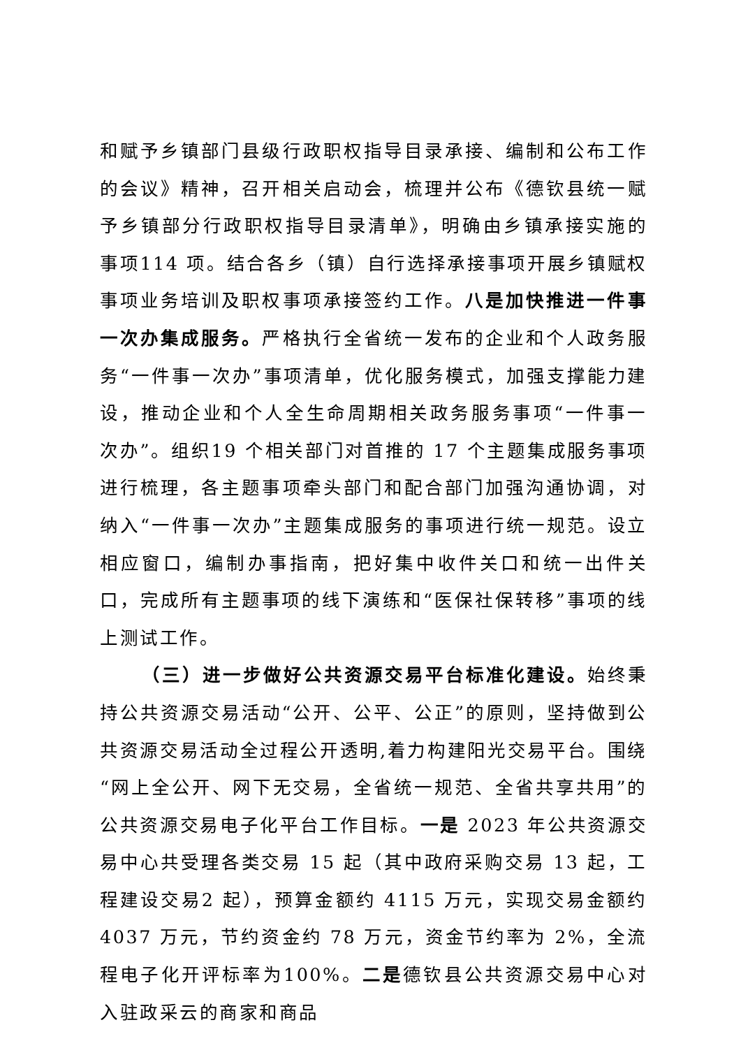和赋予乡镇部门县级行政职权指导目录承接、编制和公布工作的会议》精神，召开相关启动会，梳理并公布《德钦县统一赋予乡镇部分行政职权指导目录清单》，明确由乡镇承接实施的事项114 项。结合各乡（镇）自行选择承接事项开展乡镇赋权事项业务培训及职权事项承接签约工作。八是加快推进一件事一次办集成服务。严格执行全省统一发布的企业和个人政务服务“一件事一次办”事项清单，优化服务模式，加强支撑能力建设，推动企业和个人全生命周期相关政务服务事项“一件事一次办”。组织19 个相关部门对首推的 17 个主题集成服务事项进行梳理，各主题事项牵头部门和配合部门加强沟通协调，对纳入“一件事一次办”主题集成服务的事项进行统一规范。设立相应窗口，编制办事指南，把好集中收件关口和统一出件关口，完成所有主题事项的线下演练和“医保社保转移”事项的线上测试工作。
（三）进一步做好公共资源交易平台标准化建设。始终秉持公共资源交易活动“公开、公平、公正”的原则，坚持做到公共资源交易活动全过程公开透明,着力构建阳光交易平台。围绕“网上全公开、网下无交易，全省统一规范、全省共享共用”的公共资源交易电子化平台工作目标。一是 2023 年公共资源交易中心共受理各类交易 15 起（其中政府采购交易 13 起，工程建设交易2 起），预算金额约 4115 万元，实现交易金额约 4037 万元，节约资金约 78 万元，资金节约率为 2%，全流程电子化开评标率为100%。二是德钦县公共资源交易中心对入驻政采云的商家和商品